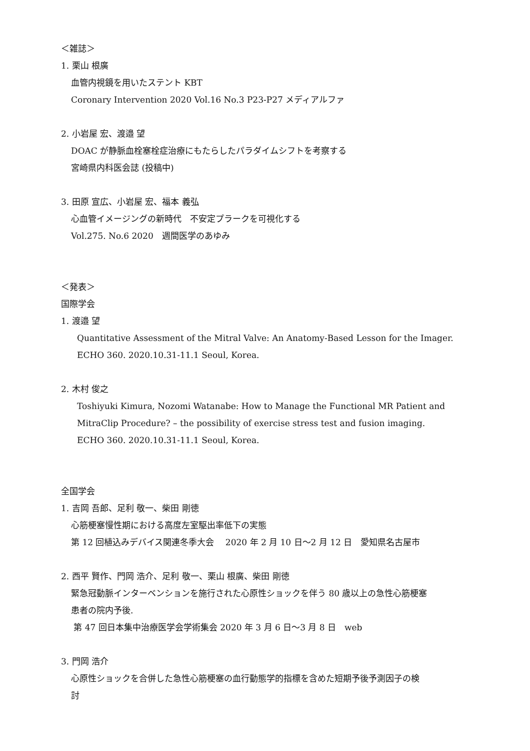＜雑誌＞
1. 栗山 根廣
血管内視鏡を用いたステント KBT
Coronary Intervention 2020 Vol.16 No.3 P23-P27 メディアルファ
2. 小岩屋 宏、渡邉 望
DOAC が静脈血栓塞栓症治療にもたらしたパラダイムシフトを考察する
宮崎県内科医会誌 (投稿中)
3. 田原 宣広、小岩屋 宏、福本 義弘
心血管イメージングの新時代　不安定プラークを可視化する
Vol.275. No.6 2020　週間医学のあゆみ
＜発表＞
国際学会
1. 渡邉 望
Quantitative Assessment of the Mitral Valve: An Anatomy-Based Lesson for the Imager.
ECHO 360. 2020.10.31-11.1 Seoul, Korea.
2. 木村 俊之
Toshiyuki Kimura, Nozomi Watanabe: How to Manage the Functional MR Patient and
MitraClip Procedure? – the possibility of exercise stress test and fusion imaging.
ECHO 360. 2020.10.31-11.1 Seoul, Korea.
全国学会
1. 吉岡 吾郎、足利 敬一、柴田 剛徳
心筋梗塞慢性期における高度左室駆出率低下の実態
第 12 回植込みデバイス関連冬季大会　 2020 年 2 月 10 日～2 月 12 日　愛知県名古屋市
2. 西平 賢作、門岡 浩介、足利 敬一、栗山 根廣、柴田 剛徳
緊急冠動脈インターベンションを施行された心原性ショックを伴う 80 歳以上の急性心筋梗塞
患者の院内予後.
第 47 回日本集中治療医学会学術集会 2020 年 3 月 6 日～3 月 8 日　web
3. 門岡 浩介
心原性ショックを合併した急性心筋梗塞の血行動態学的指標を含めた短期予後予測因子の検
討